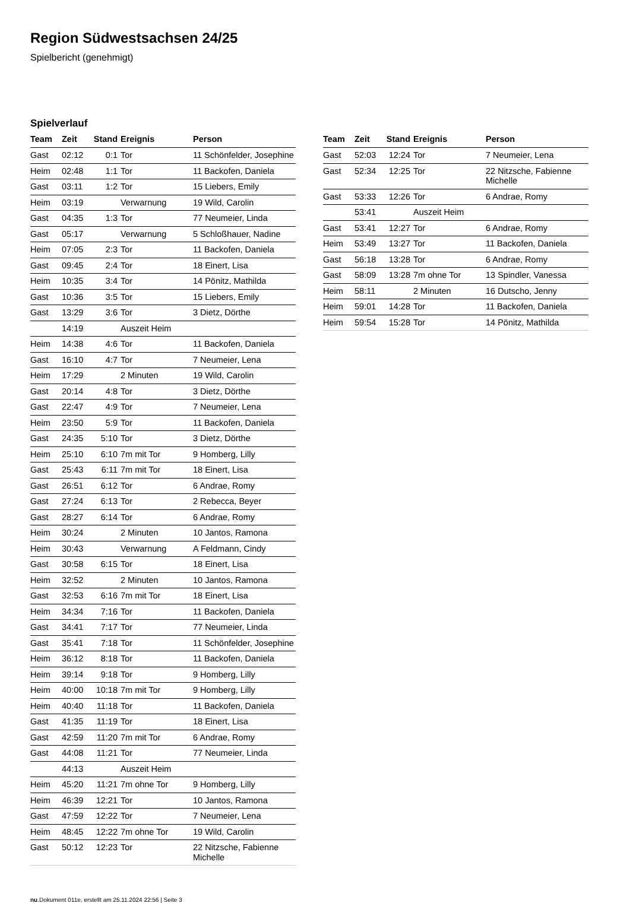Region Südwestsachsen 24/25
Spielbericht (genehmigt)
Spielverlauf
| Team | Zeit | Stand | Ereignis | Person |
| --- | --- | --- | --- | --- |
| Gast | 02:12 | 0:1 | Tor | 11 Schönfelder, Josephine |
| Heim | 02:48 | 1:1 | Tor | 11 Backofen, Daniela |
| Gast | 03:11 | 1:2 | Tor | 15 Liebers, Emily |
| Heim | 03:19 | | Verwarnung | 19 Wild, Carolin |
| Gast | 04:35 | 1:3 | Tor | 77 Neumeier, Linda |
| Gast | 05:17 | | Verwarnung | 5 Schloßhauer, Nadine |
| Heim | 07:05 | 2:3 | Tor | 11 Backofen, Daniela |
| Gast | 09:45 | 2:4 | Tor | 18 Einert, Lisa |
| Heim | 10:35 | 3:4 | Tor | 14 Pönitz, Mathilda |
| Gast | 10:36 | 3:5 | Tor | 15 Liebers, Emily |
| Gast | 13:29 | 3:6 | Tor | 3 Dietz, Dörthe |
| | 14:19 | | Auszeit Heim | |
| Heim | 14:38 | 4:6 | Tor | 11 Backofen, Daniela |
| Gast | 16:10 | 4:7 | Tor | 7 Neumeier, Lena |
| Heim | 17:29 | | 2 Minuten | 19 Wild, Carolin |
| Gast | 20:14 | 4:8 | Tor | 3 Dietz, Dörthe |
| Gast | 22:47 | 4:9 | Tor | 7 Neumeier, Lena |
| Heim | 23:50 | 5:9 | Tor | 11 Backofen, Daniela |
| Gast | 24:35 | 5:10 | Tor | 3 Dietz, Dörthe |
| Heim | 25:10 | 6:10 | 7m mit Tor | 9 Homberg, Lilly |
| Gast | 25:43 | 6:11 | 7m mit Tor | 18 Einert, Lisa |
| Gast | 26:51 | 6:12 | Tor | 6 Andrae, Romy |
| Gast | 27:24 | 6:13 | Tor | 2 Rebecca, Beyer |
| Gast | 28:27 | 6:14 | Tor | 6 Andrae, Romy |
| Heim | 30:24 | | 2 Minuten | 10 Jantos, Ramona |
| Heim | 30:43 | | Verwarnung | A Feldmann, Cindy |
| Gast | 30:58 | 6:15 | Tor | 18 Einert, Lisa |
| Heim | 32:52 | | 2 Minuten | 10 Jantos, Ramona |
| Gast | 32:53 | 6:16 | 7m mit Tor | 18 Einert, Lisa |
| Heim | 34:34 | 7:16 | Tor | 11 Backofen, Daniela |
| Gast | 34:41 | 7:17 | Tor | 77 Neumeier, Linda |
| Gast | 35:41 | 7:18 | Tor | 11 Schönfelder, Josephine |
| Heim | 36:12 | 8:18 | Tor | 11 Backofen, Daniela |
| Heim | 39:14 | 9:18 | Tor | 9 Homberg, Lilly |
| Heim | 40:00 | 10:18 | 7m mit Tor | 9 Homberg, Lilly |
| Heim | 40:40 | 11:18 | Tor | 11 Backofen, Daniela |
| Gast | 41:35 | 11:19 | Tor | 18 Einert, Lisa |
| Gast | 42:59 | 11:20 | 7m mit Tor | 6 Andrae, Romy |
| Gast | 44:08 | 11:21 | Tor | 77 Neumeier, Linda |
| | 44:13 | | Auszeit Heim | |
| Heim | 45:20 | 11:21 | 7m ohne Tor | 9 Homberg, Lilly |
| Heim | 46:39 | 12:21 | Tor | 10 Jantos, Ramona |
| Gast | 47:59 | 12:22 | Tor | 7 Neumeier, Lena |
| Heim | 48:45 | 12:22 | 7m ohne Tor | 19 Wild, Carolin |
| Gast | 50:12 | 12:23 | Tor | 22 Nitzsche, Fabienne Michelle |
| Team | Zeit | Stand | Ereignis | Person |
| --- | --- | --- | --- | --- |
| Gast | 52:03 | 12:24 | Tor | 7 Neumeier, Lena |
| Gast | 52:34 | 12:25 | Tor | 22 Nitzsche, Fabienne Michelle |
| Gast | 53:33 | 12:26 | Tor | 6 Andrae, Romy |
| | 53:41 | | Auszeit Heim | |
| Gast | 53:41 | 12:27 | Tor | 6 Andrae, Romy |
| Heim | 53:49 | 13:27 | Tor | 11 Backofen, Daniela |
| Gast | 56:18 | 13:28 | Tor | 6 Andrae, Romy |
| Gast | 58:09 | 13:28 | 7m ohne Tor | 13 Spindler, Vanessa |
| Heim | 58:11 | | 2 Minuten | 16 Dutscho, Jenny |
| Heim | 59:01 | 14:28 | Tor | 11 Backofen, Daniela |
| Heim | 59:54 | 15:28 | Tor | 14 Pönitz, Mathilda |
nu.Dokument 011e, erstellt am 25.11.2024 22:56 | Seite 3